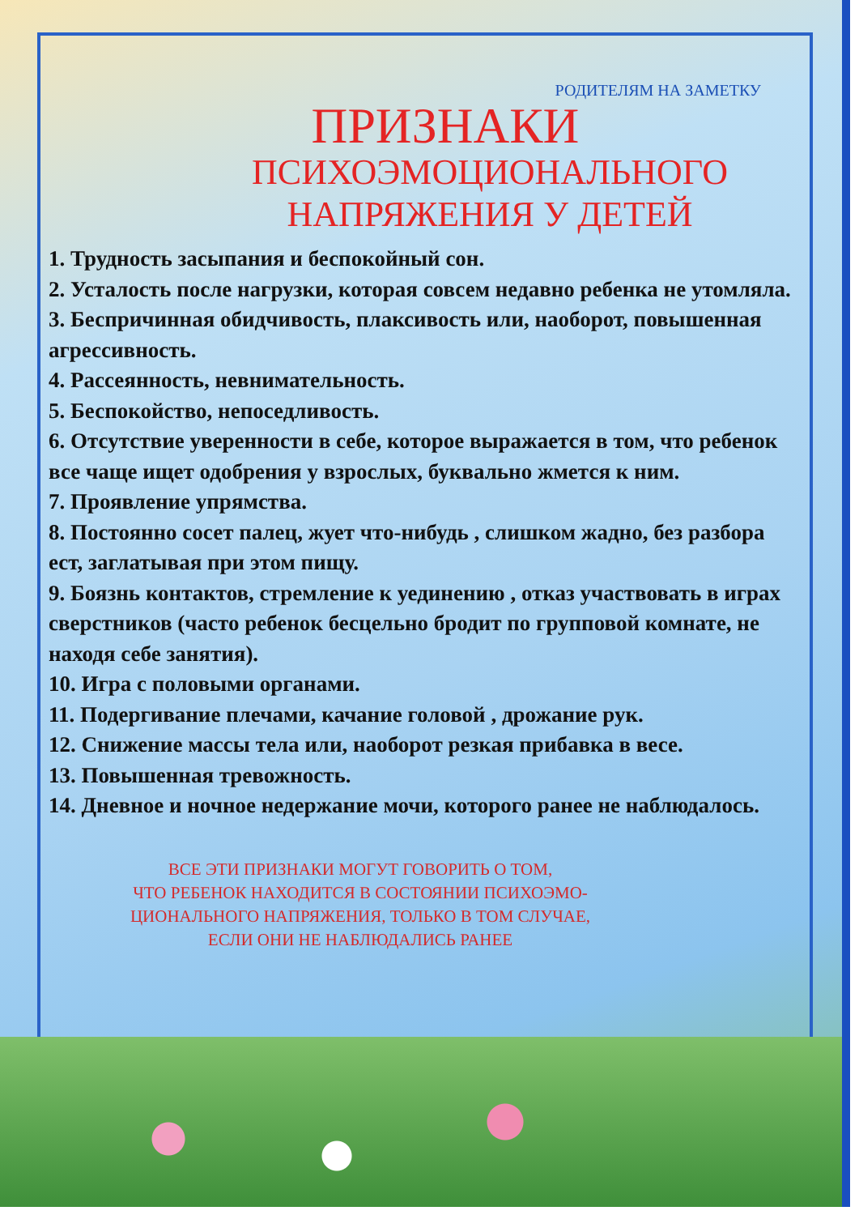РОДИТЕЛЯМ НА ЗАМЕТКУ
ПРИЗНАКИ
ПСИХОЭМОЦИОНАЛЬНОГО
НАПРЯЖЕНИЯ У ДЕТЕЙ
1. Трудность засыпания и беспокойный сон.
2. Усталость после нагрузки, которая совсем недавно ребенка не утомляла.
3. Беспричинная обидчивость, плаксивость или, наоборот, повышенная агрессивность.
4. Рассеянность, невнимательность.
5. Беспокойство, непоседливость.
6. Отсутствие уверенности в себе, которое выражается в том, что ребенок все чаще ищет одобрения у взрослых, буквально жмется к ним.
7. Проявление упрямства.
8. Постоянно сосет палец, жует что-нибудь , слишком жадно, без разбора ест, заглатывая при этом пищу.
9. Боязнь контактов, стремление к уединению , отказ участвовать в играх сверстников (часто ребенок бесцельно бродит по групповой комнате, не находя себе занятия).
10. Игра с половыми органами.
11. Подергивание плечами, качание головой , дрожание рук.
12. Снижение массы тела или, наоборот резкая прибавка в весе.
13. Повышенная тревожность.
14. Дневное и ночное недержание мочи, которого ранее не наблюдалось.
ВСЕ ЭТИ ПРИЗНАКИ МОГУТ ГОВОРИТЬ О ТОМ,
ЧТО РЕБЕНОК НАХОДИТСЯ В СОСТОЯНИИ ПСИХОЭМО-
ЦИОНАЛЬНОГО НАПРЯЖЕНИЯ, ТОЛЬКО В ТОМ СЛУЧАЕ,
ЕСЛИ ОНИ НЕ НАБЛЮДАЛИСЬ РАНЕЕ